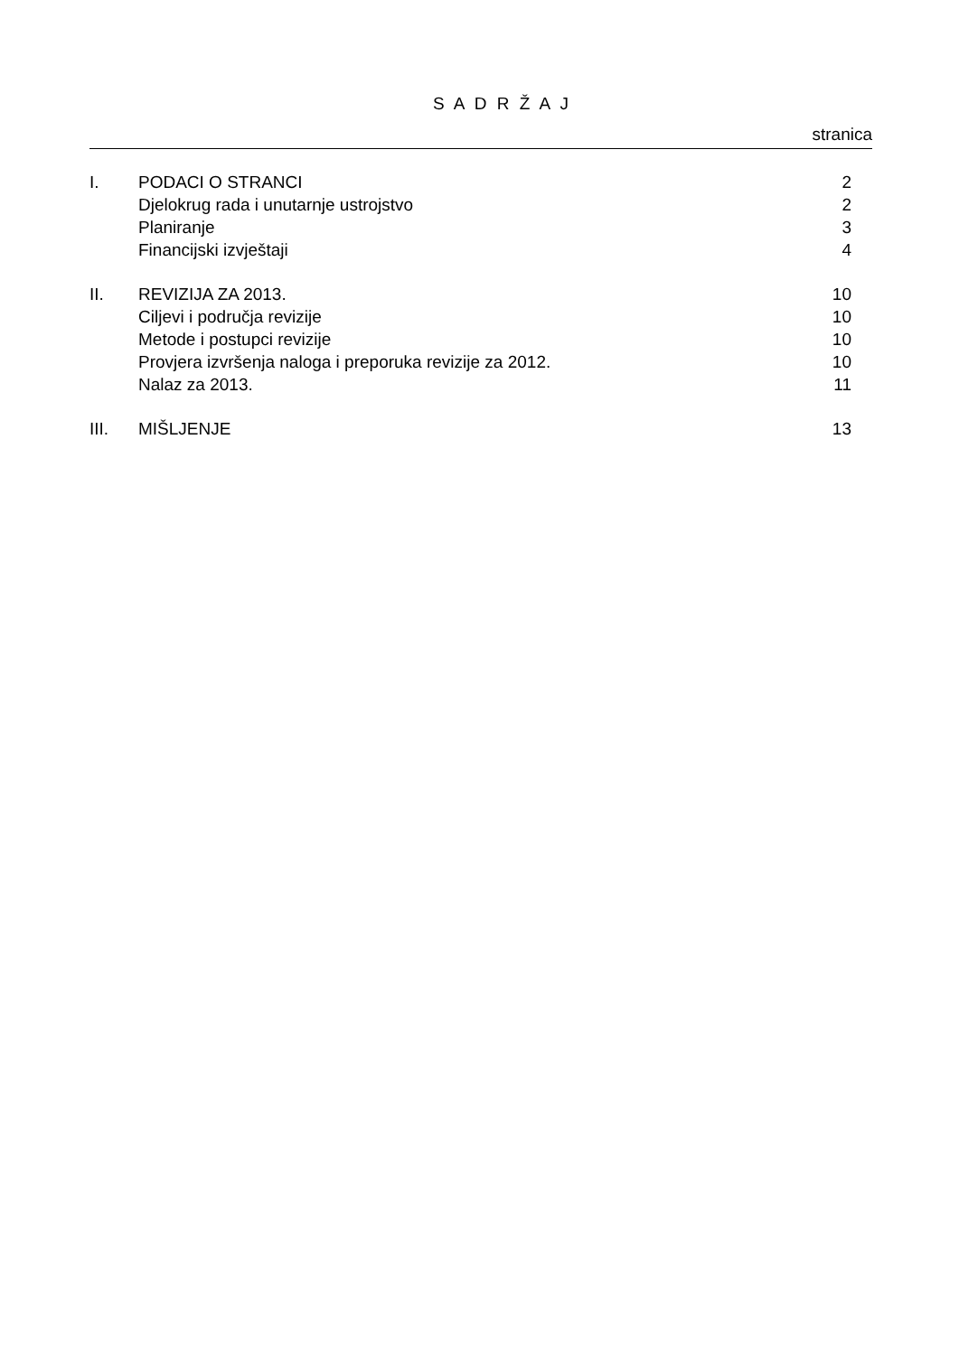S A D R Ž A J
stranica
| I. | PODACI O STRANCI | 2 |
| | Djelokrug rada i unutarnje ustrojstvo | 2 |
| | Planiranje | 3 |
| | Financijski izvještaji | 4 |
| II. | REVIZIJA ZA 2013. | 10 |
| | Ciljevi i područja revizije | 10 |
| | Metode i postupci revizije | 10 |
| | Provjera izvršenja naloga i preporuka revizije za 2012. | 10 |
| | Nalaz za 2013. | 11 |
| III. | MIŠLJENJE | 13 |